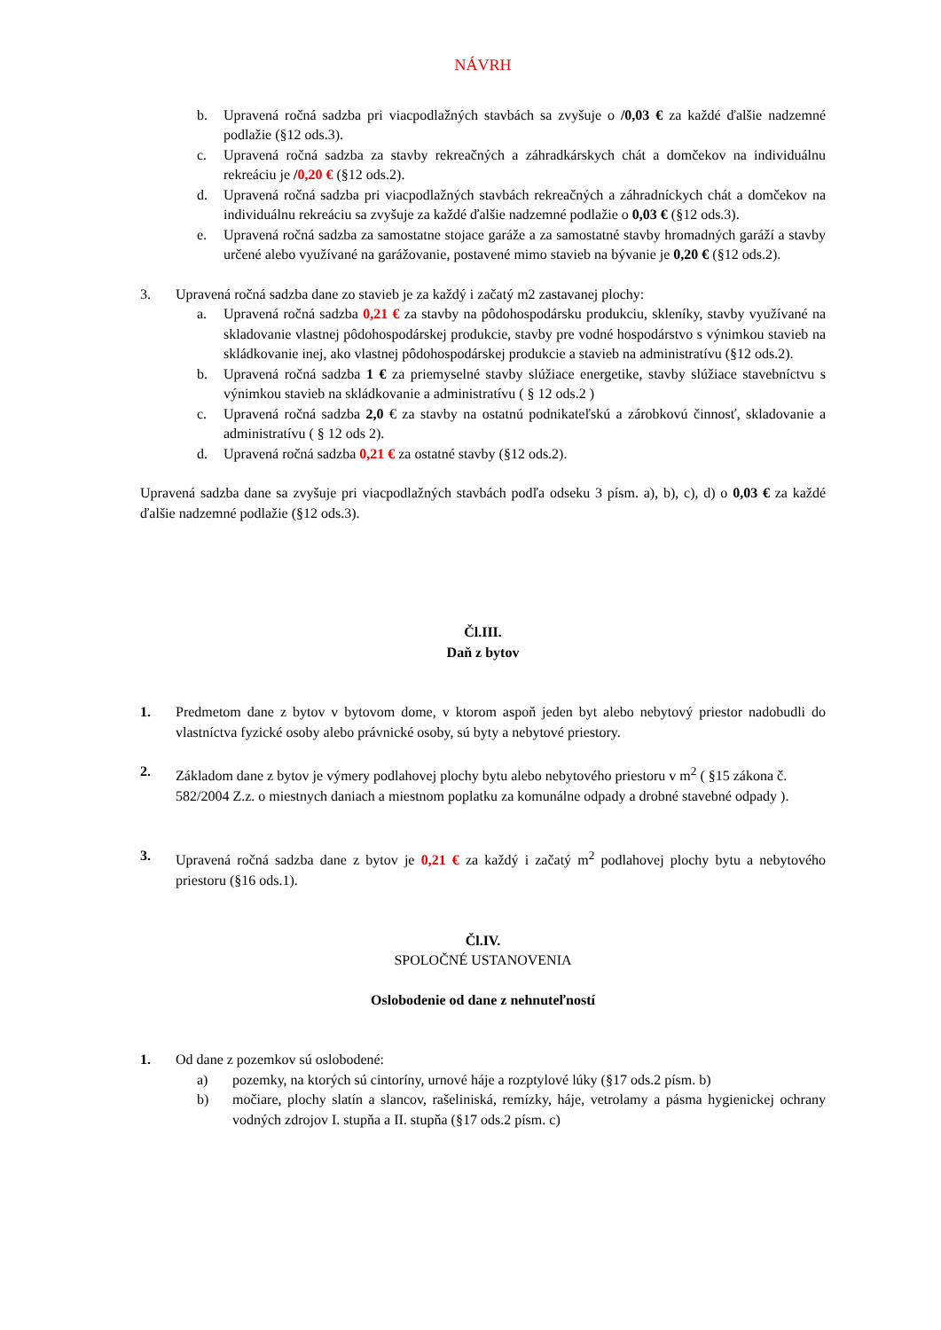NÁVRH
b. Upravená ročná sadzba pri viacpodlažných stavbách sa zvyšuje o /0,03 € za každé ďalšie nadzemné podlažie (§12 ods.3).
c. Upravená ročná sadzba za stavby rekreačných a záhradkárskych chát a domčekov na individuálnu rekreáciu je /0,20 € (§12 ods.2).
d. Upravená ročná sadzba pri viacpodlažných stavbách rekreačných a záhradníckych chát a domčekov na individuálnu rekreáciu sa zvyšuje za každé ďalšie nadzemné podlažie o 0,03 € (§12 ods.3).
e. Upravená ročná sadzba za samostatne stojace garáže a za samostatné stavby hromadných garáží a stavby určené alebo využívané na garážovanie, postavené mimo stavieb na bývanie je 0,20 € (§12 ods.2).
3. Upravená ročná sadzba dane zo stavieb je za každý i začatý m2 zastavanej plochy:
a. Upravená ročná sadzba 0,21 € za stavby na pôdohospodársku produkciu, skleníky, stavby využívané na skladovanie vlastnej pôdohospodárskej produkcie, stavby pre vodné hospodárstvo s výnimkou stavieb na skládkovanie inej, ako vlastnej pôdohospodárskej produkcie a stavieb na administratívu (§12 ods.2).
b. Upravená ročná sadzba 1 € za priemyselné stavby slúžiace energetike, stavby slúžiace stavebníctvu s výnimkou stavieb na skládkovanie a administratívu ( § 12 ods.2 )
c. Upravená ročná sadzba 2,0 € za stavby na ostatnú podnikateľskú a zárobkovú činnosť, skladovanie a administratívu ( § 12 ods 2).
d. Upravená ročná sadzba 0,21 € za ostatné stavby (§12 ods.2).
Upravená sadzba dane sa zvyšuje pri viacpodlažných stavbách podľa odseku 3 písm. a), b), c), d) o 0,03 € za každé ďalšie nadzemné podlažie (§12 ods.3).
Čl.III.
Daň z bytov
1. Predmetom dane z bytov v bytovom dome, v ktorom aspoň jeden byt alebo nebytový priestor nadobudli do vlastníctva fyzické osoby alebo právnické osoby, sú byty a nebytové priestory.
2. Základom dane z bytov je výmery podlahovej plochy bytu alebo nebytového priestoru v m<sup>2</sup> ( §15 zákona č. 582/2004 Z.z. o miestnych daniach a miestnom poplatku za komunálne odpady a drobné stavebné odpady ).
3. Upravená ročná sadzba dane z bytov je 0,21 € za každý i začatý m<sup>2</sup> podlahovej plochy bytu a nebytového priestoru (§16 ods.1).
Čl.IV.
SPOLOČNÉ USTANOVENIA
Oslobodenie od dane z nehnuteľností
1. Od dane z pozemkov sú oslobodené:
a) pozemky, na ktorých sú cintoríny, urnové háje a rozptylové lúky (§17 ods.2 písm. b)
b) močiare, plochy slatín a slancov, rašeliniská, remízky, háje, vetrolamy a pásma hygienickej ochrany vodných zdrojov I. stupňa a II. stupňa (§17 ods.2 písm. c)